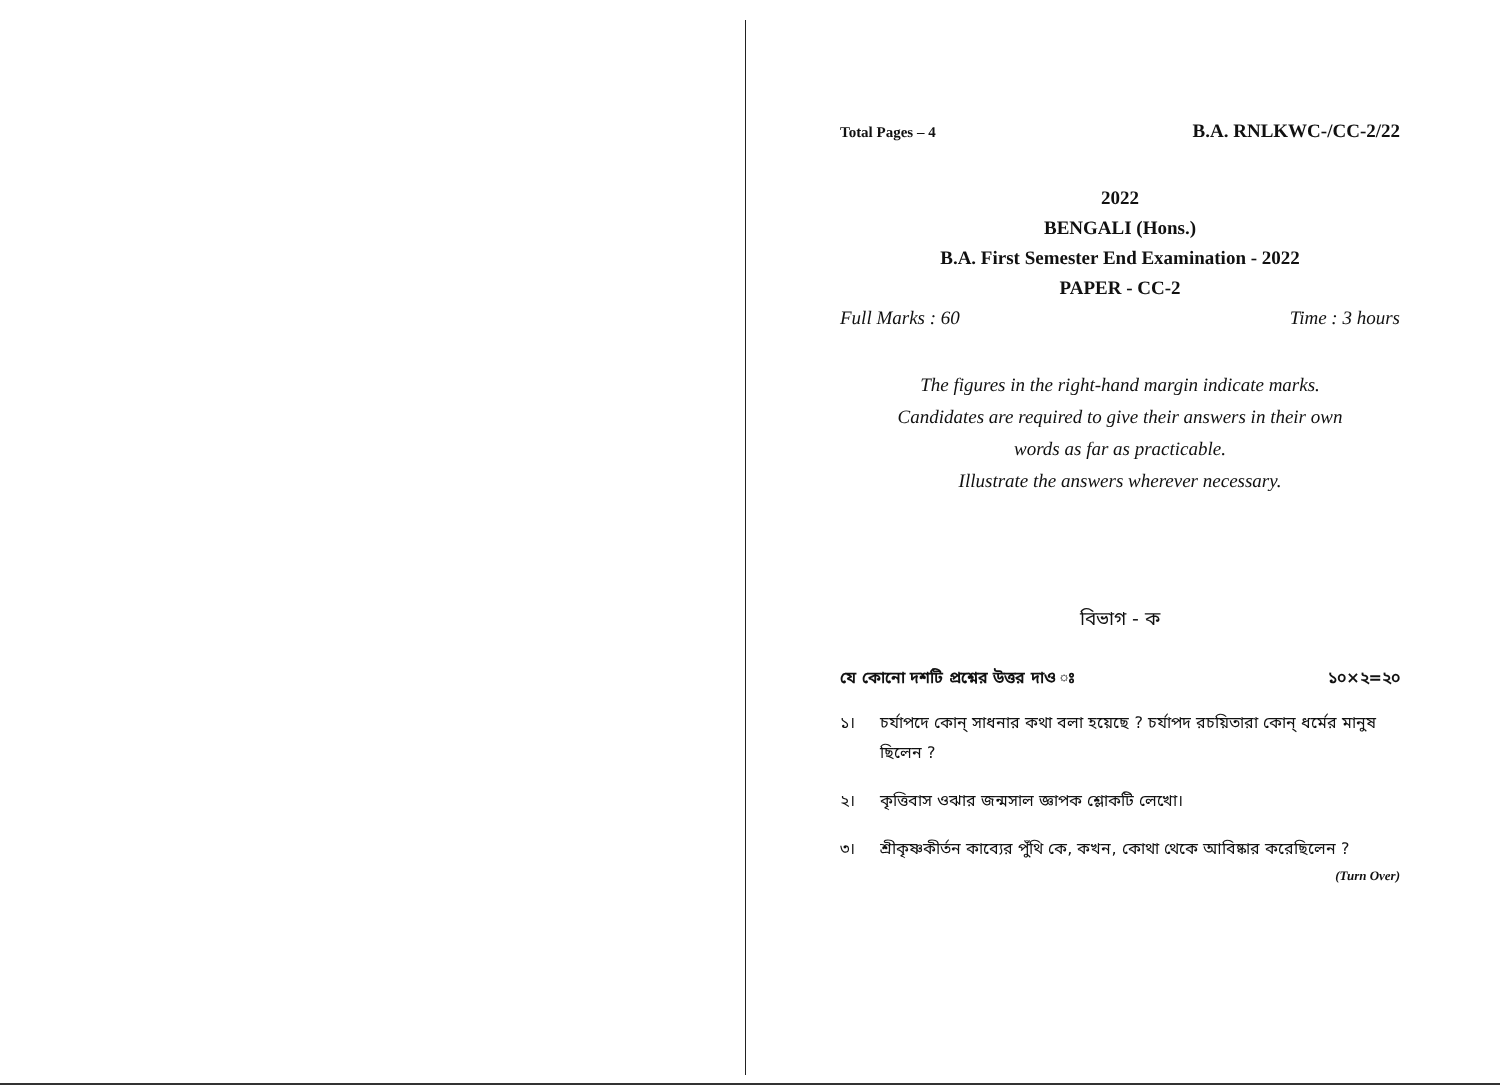Total Pages – 4 B.A. RNLKWC-/CC-2/22
2022
BENGALI (Hons.)
B.A. First Semester End Examination - 2022
PAPER - CC-2
Full Marks : 60 Time : 3 hours
The figures in the right-hand margin indicate marks.
Candidates are required to give their answers in their own
words as far as practicable.
Illustrate the answers wherever necessary.
বিভাগ - ক
যে কোনো দশটি প্রশ্নের উত্তর দাও ঃ ১০×২=২০
১। চর্যাপদে কোন্ সাধনার কথা বলা হয়েছে ? চর্যাপদ রচয়িতারা কোন্ ধর্মের মানুষ ছিলেন ?
২। কৃত্তিবাস ওঝার জন্মসাল জ্ঞাপক শ্লোকটি লেখো।
৩। শ্রীকৃষ্ণকীর্তন কাব্যের পুঁথি কে, কখন, কোথা থেকে আবিষ্কার করেছিলেন ?
(Turn Over)